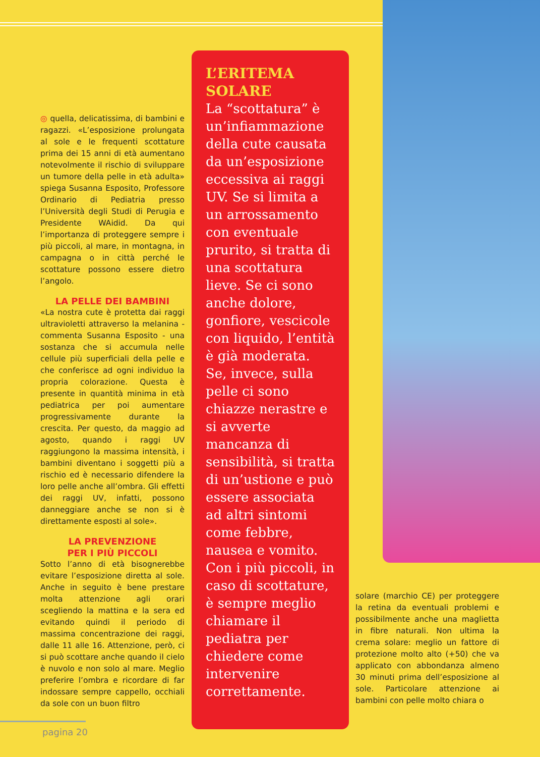◎ quella, delicatissima, di bambini e ragazzi. «L’esposizione prolungata al sole e le frequenti scottature prima dei 15 anni di età aumentano notevolmente il rischio di sviluppare un tumore della pelle in età adulta» spiega Susanna Esposito, Professore Ordinario di Pediatria presso l’Università degli Studi di Perugia e Presidente WAidid. Da qui l’importanza di proteggere sempre i più piccoli, al mare, in montagna, in campagna o in città perché le scottature possono essere dietro l’angolo.
LA PELLE DEI BAMBINI
«La nostra cute è protetta dai raggi ultravioletti attraverso la melanina - commenta Susanna Esposito - una sostanza che si accumula nelle cellule più superficiali della pelle e che conferisce ad ogni individuo la propria colorazione. Questa è presente in quantità minima in età pediatrica per poi aumentare progressivamente durante la crescita. Per questo, da maggio ad agosto, quando i raggi UV raggiungono la massima intensità, i bambini diventano i soggetti più a rischio ed è necessario difendere la loro pelle anche all’ombra. Gli effetti dei raggi UV, infatti, possono danneggiare anche se non si è direttamente esposti al sole».
LA PREVENZIONE
PER I PIÙ PICCOLI
Sotto l’anno di età bisognerebbe evitare l’esposizione diretta al sole. Anche in seguito è bene prestare molta attenzione agli orari scegliendo la mattina e la sera ed evitando quindi il periodo di massima concentrazione dei raggi, dalle 11 alle 16. Attenzione, però, ci si può scottare anche quando il cielo è nuvolo e non solo al mare. Meglio preferire l’ombra e ricordare di far indossare sempre cappello, occhiali da sole con un buon filtro
L’ERITEMA
SOLARE
La “scottatura” è un’infiammazione della cute causata da un’esposizione eccessiva ai raggi UV. Se si limita a un arrossamento con eventuale prurito, si tratta di una scottatura lieve. Se ci sono anche dolore, gonfiore, vescicole con liquido, l’entità è già moderata. Se, invece, sulla pelle ci sono chiazze nerastre e si avverte mancanza di sensibilità, si tratta di un’ustione e può essere associata ad altri sintomi come febbre, nausea e vomito. Con i più piccoli, in caso di scottature, è sempre meglio chiamare il pediatra per chiedere come intervenire correttamente.
solare (marchio CE) per proteggere la retina da eventuali problemi e possibilmente anche una maglietta in fibre naturali. Non ultima la crema solare: meglio un fattore di protezione molto alto (+50) che va applicato con abbondanza almeno 30 minuti prima dell’esposizione al sole. Particolare attenzione ai bambini con pelle molto chiara o
pagina 20